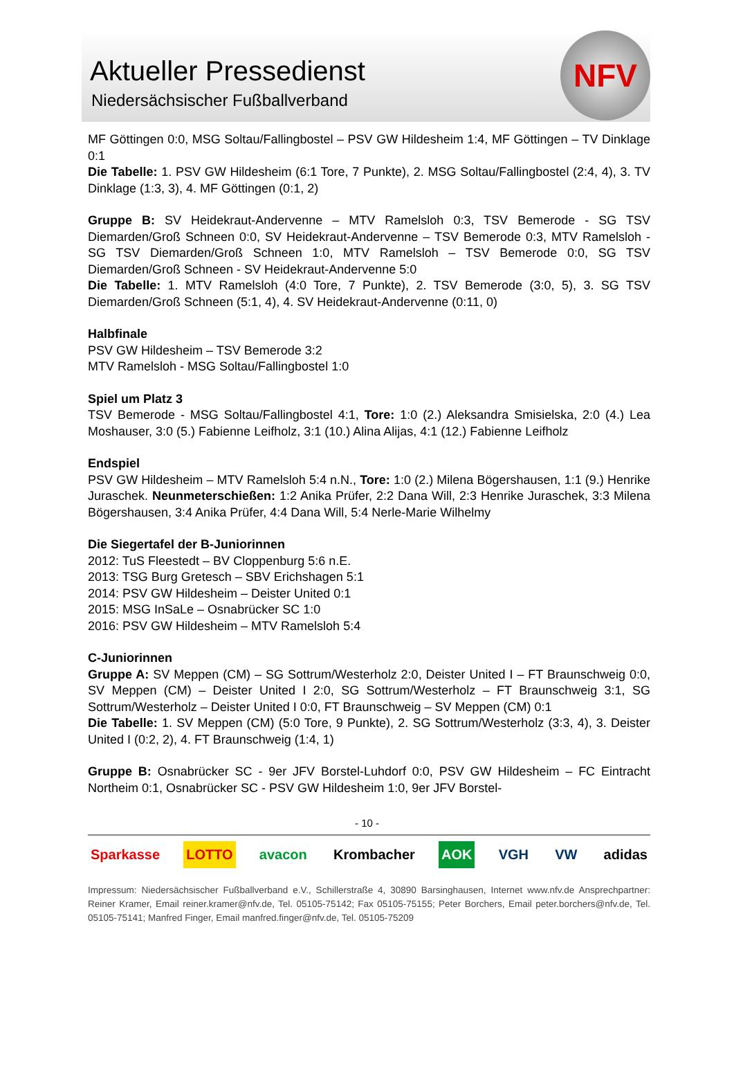Aktueller Pressedienst
Niedersächsischer Fußballverband
NFV
MF Göttingen 0:0, MSG Soltau/Fallingbostel – PSV GW Hildesheim 1:4, MF Göttingen – TV Dinklage 0:1
Die Tabelle: 1. PSV GW Hildesheim (6:1 Tore, 7 Punkte), 2. MSG Soltau/Fallingbostel (2:4, 4), 3. TV Dinklage (1:3, 3), 4. MF Göttingen (0:1, 2)
Gruppe B: SV Heidekraut-Andervenne – MTV Ramelsloh 0:3, TSV Bemerode - SG TSV Diemarden/Groß Schneen 0:0, SV Heidekraut-Andervenne – TSV Bemerode 0:3, MTV Ramelsloh - SG TSV Diemarden/Groß Schneen 1:0, MTV Ramelsloh – TSV Bemerode 0:0, SG TSV Diemarden/Groß Schneen - SV Heidekraut-Andervenne 5:0
Die Tabelle: 1. MTV Ramelsloh (4:0 Tore, 7 Punkte), 2. TSV Bemerode (3:0, 5), 3. SG TSV Diemarden/Groß Schneen (5:1, 4), 4. SV Heidekraut-Andervenne (0:11, 0)
Halbfinale
PSV GW Hildesheim – TSV Bemerode 3:2
MTV Ramelsloh - MSG Soltau/Fallingbostel 1:0
Spiel um Platz 3
TSV Bemerode - MSG Soltau/Fallingbostel 4:1, Tore: 1:0 (2.) Aleksandra Smisielska, 2:0 (4.) Lea Moshauser, 3:0 (5.) Fabienne Leifholz, 3:1 (10.) Alina Alijas, 4:1 (12.) Fabienne Leifholz
Endspiel
PSV GW Hildesheim – MTV Ramelsloh 5:4 n.N., Tore: 1:0 (2.) Milena Bögershausen, 1:1 (9.) Henrike Juraschek. Neunmeterschießen: 1:2 Anika Prüfer, 2:2 Dana Will, 2:3 Henrike Juraschek, 3:3 Milena Bögershausen, 3:4 Anika Prüfer, 4:4 Dana Will, 5:4 Nerle-Marie Wilhelmy
Die Siegertafel der B-Juniorinnen
2012: TuS Fleestedt – BV Cloppenburg 5:6 n.E.
2013: TSG Burg Gretesch – SBV Erichshagen 5:1
2014: PSV GW Hildesheim – Deister United 0:1
2015: MSG InSaLe – Osnabrücker SC 1:0
2016: PSV GW Hildesheim – MTV Ramelsloh 5:4
C-Juniorinnen
Gruppe A: SV Meppen (CM) – SG Sottrum/Westerholz 2:0, Deister United I – FT Braunschweig 0:0, SV Meppen (CM) – Deister United I 2:0, SG Sottrum/Westerholz – FT Braunschweig 3:1, SG Sottrum/Westerholz – Deister United I 0:0, FT Braunschweig – SV Meppen (CM) 0:1
Die Tabelle: 1. SV Meppen (CM) (5:0 Tore, 9 Punkte), 2. SG Sottrum/Westerholz (3:3, 4), 3. Deister United I (0:2, 2), 4. FT Braunschweig (1:4, 1)
Gruppe B: Osnabrücker SC - 9er JFV Borstel-Luhdorf 0:0, PSV GW Hildesheim – FC Eintracht Northeim 0:1, Osnabrücker SC - PSV GW Hildesheim 1:0, 9er JFV Borstel-
- 10 -
Sparkasse LOTTO avacon Krombacher AOK VGH VW adidas
Impressum: Niedersächsischer Fußballverband e.V., Schillerstraße 4, 30890 Barsinghausen, Internet www.nfv.de Ansprechpartner: Reiner Kramer, Email reiner.kramer@nfv.de, Tel. 05105-75142; Fax 05105-75155; Peter Borchers, Email peter.borchers@nfv.de, Tel. 05105-75141; Manfred Finger, Email manfred.finger@nfv.de, Tel. 05105-75209